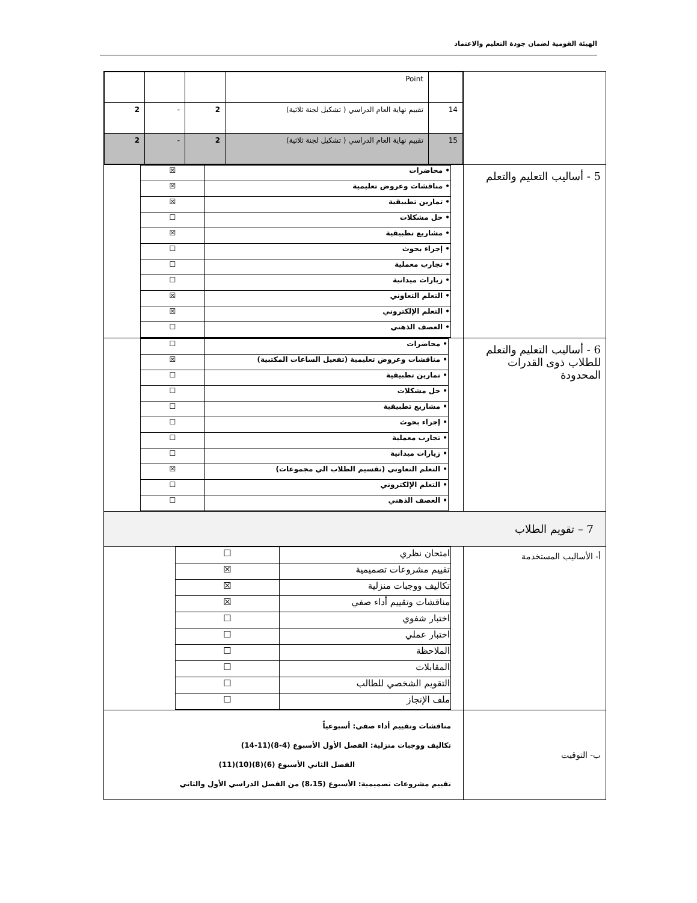الهيئة القومية لضمان جودة التعليم والاعتماد
| | / / Point / / / / / 14 / تقييم نهاية العام الدراسي ( تشكيل لجنة ثلاثية) / 2 / - / 2 / / 15 / تقييم نهاية العام الدراسي ( تشكيل لجنة ثلاثية) / 2 / - / 2 / |
| 5 - أساليب التعليم والتعلم | / • محاضرات / ☒ / / • مناقشات وعروض تعليمية / ☒ / / • تمارين تطبيقية / ☒ / / • حل مشكلات / ☐ / / • مشاريع تطبيقية / ☒ / / • إجراء بحوث / ☐ / / • تجارب معملية / ☐ / / • زيارات ميدانية / ☐ / / • التعلم التعاوني / ☒ / / • التعلم الإلكتروني / ☒ / / • العصف الذهني / ☐ / |
| 6 - أساليب التعليم والتعلم للطلاب ذوى القدرات المحدودة | / • محاضرات / ☐ / / • مناقشات وعروض تعليمية (تفعيل الساعات المكتبية) / ☒ / / • تمارين تطبيقية / ☐ / / • حل مشكلات / ☐ / / • مشاريع تطبيقية / ☐ / / • إجراء بحوث / ☐ / / • تجارب معملية / ☐ / / • زيارات ميدانية / ☐ / / • التعلم التعاوني (تقسيم الطلاب الي مجموعات) / ☒ / / • التعلم الإلكتروني / ☐ / / • العصف الذهني / ☐ / |
| 7 – تقويم الطلاب | |
| أ- الأساليب المستخدمة | / امتحان نظري / ☐ / / تقييم مشروعات تصميمية / ☒ / / تكاليف ووجبات منزلية / ☒ / / مناقشات وتقييم أداء صفي / ☒ / / اختبار شفوي / ☐ / / اختبار عملي / ☐ / / الملاحظة / ☐ / / المقابلات / ☐ / / التقويم الشخصي للطالب / ☐ / / ملف الإنجاز / ☐ / |
| ب- التوقيت | مناقشات وتقييم أداء صفي: أسبوعياً تكاليف ووجبات منزلية: الفصل الأول الأسبوع (4-8)(11-14) الفصل الثاني الأسبوع (6)(8)(10)(11) تقييم مشروعات تصميمية: الأسبوع (8،15) من الفصل الدراسي الأول والثاني |